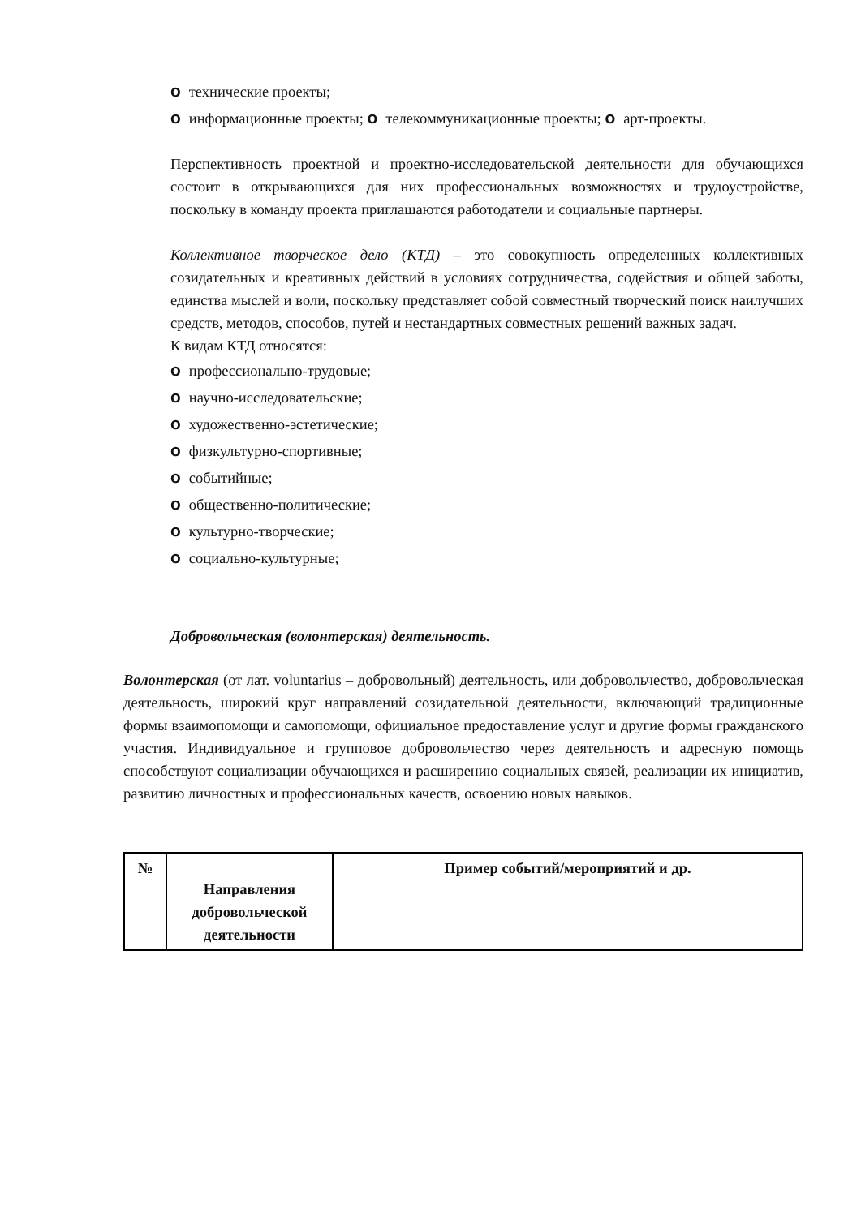Oтехнические проекты;
Oинформационные проекты; O телекоммуникационные проекты; O арт-проекты.
Перспективность проектной и проектно-исследовательской деятельности для обучающихся состоит в открывающихся для них профессиональных возможностях и трудоустройстве, поскольку в команду проекта приглашаются работодатели и социальные партнеры.
Коллективное творческое дело (КТД) – это совокупность определенных коллективных созидательных и креативных действий в условиях сотрудничества, содействия и общей заботы, единства мыслей и воли, поскольку представляет собой совместный творческий поиск наилучших средств, методов, способов, путей и нестандартных совместных решений важных задач.
К видам КТД относятся:
Oпрофессионально-трудовые;
Oнаучно-исследовательские;
Oхудожественно-эстетические;
Oфизкультурно-спортивные;
Oсобытийные;
Oобщественно-политические;
Oкультурно-творческие;
Oсоциально-культурные;
Добровольческая (волонтерская) деятельность.
Волонтерская (от лат. voluntarius – добровольный) деятельность, или добровольчество, добровольческая деятельность, широкий круг направлений созидательной деятельности, включающий традиционные формы взаимопомощи и самопомощи, официальное предоставление услуг и другие формы гражданского участия. Индивидуальное и групповое добровольчество через деятельность и адресную помощь способствуют социализации обучающихся и расширению социальных связей, реализации их инициатив, развитию личностных и профессиональных качеств, освоению новых навыков.
| № | Направления добровольческой деятельности | Пример событий/мероприятий и др. |
| --- | --- | --- |